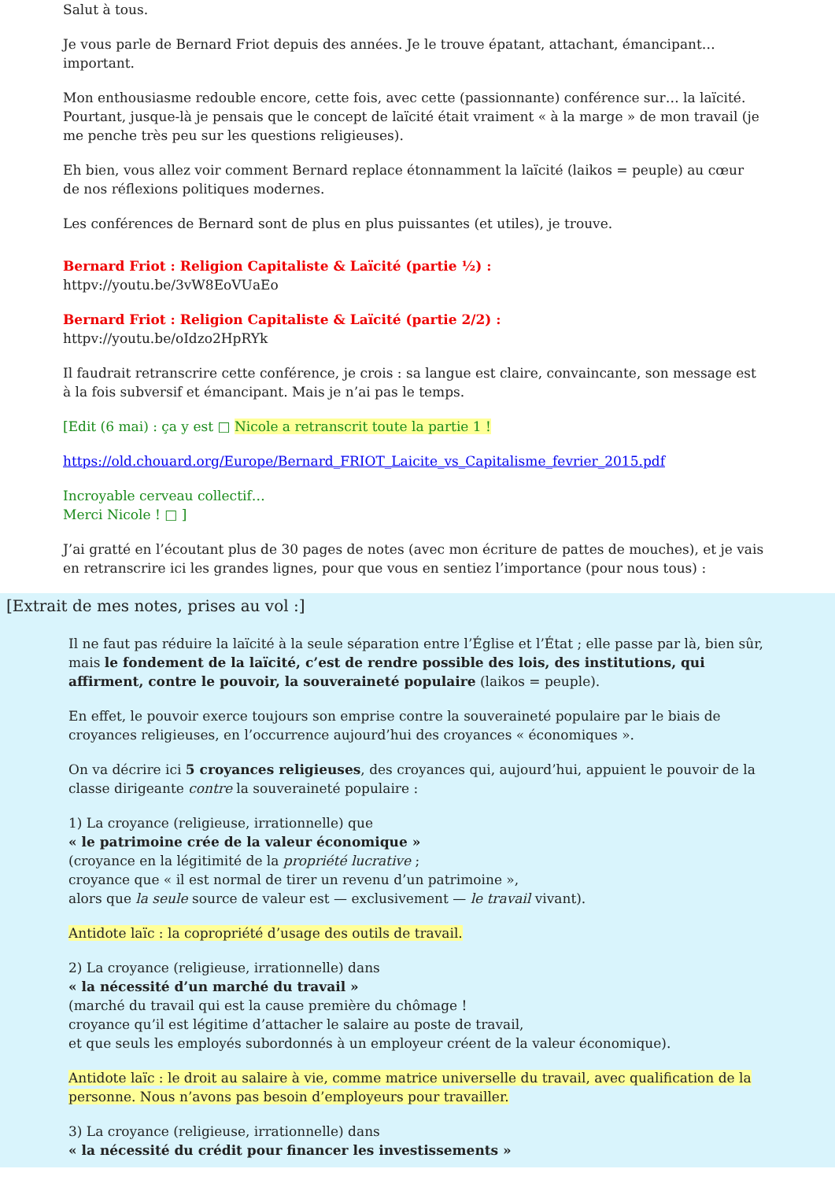Salut à tous.
Je vous parle de Bernard Friot depuis des années. Je le trouve épatant, attachant, émancipant… important.
Mon enthousiasme redouble encore, cette fois, avec cette (passionnante) conférence sur… la laïcité. Pourtant, jusque-là je pensais que le concept de laïcité était vraiment « à la marge » de mon travail (je me penche très peu sur les questions religieuses).
Eh bien, vous allez voir comment Bernard replace étonnamment la laïcité (laikos = peuple) au cœur de nos réflexions politiques modernes.
Les conférences de Bernard sont de plus en plus puissantes (et utiles), je trouve.
Bernard Friot : Religion Capitaliste & Laïcité (partie ½) :
httpv://youtu.be/3vW8EoVUaEo
Bernard Friot : Religion Capitaliste & Laïcité (partie 2/2) :
httpv://youtu.be/oIdzo2HpRYk
Il faudrait retranscrire cette conférence, je crois : sa langue est claire, convaincante, son message est à la fois subversif et émancipant. Mais je n’ai pas le temps.
[Edit (6 mai) : ça y est □ Nicole a retranscrit toute la partie 1 !
https://old.chouard.org/Europe/Bernard_FRIOT_Laicite_vs_Capitalisme_fevrier_2015.pdf
Incroyable cerveau collectif…
Merci Nicole ! □ ]
J’ai gratté en l’écoutant plus de 30 pages de notes (avec mon écriture de pattes de mouches), et je vais en retranscrire ici les grandes lignes, pour que vous en sentiez l’importance (pour nous tous) :
[Extrait de mes notes, prises au vol :]
Il ne faut pas réduire la laïcité à la seule séparation entre l’Église et l’État ; elle passe par là, bien sûr, mais le fondement de la laïcité, c’est de rendre possible des lois, des institutions, qui affirment, contre le pouvoir, la souveraineté populaire (laikos = peuple).
En effet, le pouvoir exerce toujours son emprise contre la souveraineté populaire par le biais de croyances religieuses, en l’occurrence aujourd’hui des croyances « économiques ».
On va décrire ici 5 croyances religieuses, des croyances qui, aujourd’hui, appuient le pouvoir de la classe dirigeante contre la souveraineté populaire :
1) La croyance (religieuse, irrationnelle) que
« le patrimoine crée de la valeur économique »
(croyance en la légitimité de la propriété lucrative ;
croyance que « il est normal de tirer un revenu d’un patrimoine »,
alors que la seule source de valeur est — exclusivement — le travail vivant).
Antidote laïc : la copropriété d’usage des outils de travail.
2) La croyance (religieuse, irrationnelle) dans
« la nécessité d’un marché du travail »
(marché du travail qui est la cause première du chômage !
croyance qu’il est légitime d’attacher le salaire au poste de travail,
et que seuls les employés subordonnés à un employeur créent de la valeur économique).
Antidote laïc : le droit au salaire à vie, comme matrice universelle du travail, avec qualification de la personne. Nous n’avons pas besoin d’employeurs pour travailler.
3) La croyance (religieuse, irrationnelle) dans
« la nécessité du crédit pour financer les investissements »